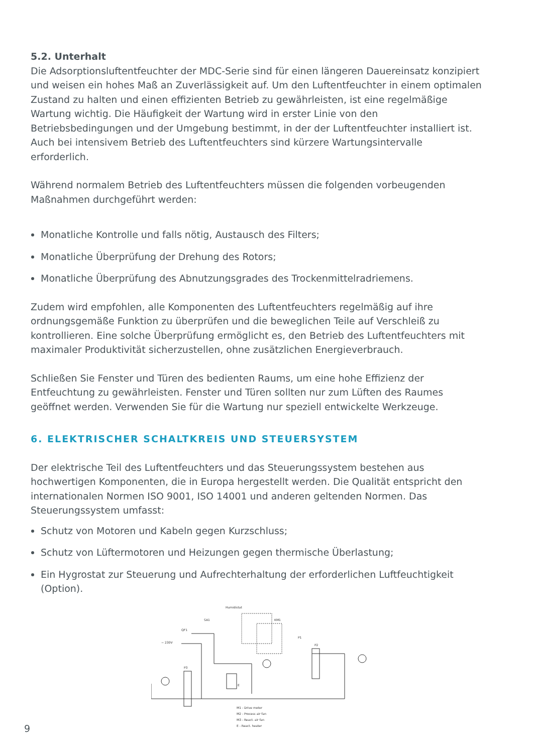5.2. Unterhalt
Die Adsorptionsluftentfeuchter der MDC-Serie sind für einen längeren Dauereinsatz konzipiert und weisen ein hohes Maß an Zuverlässigkeit auf. Um den Luftentfeuchter in einem optimalen Zustand zu halten und einen effizienten Betrieb zu gewährleisten, ist eine regelmäßige Wartung wichtig. Die Häufigkeit der Wartung wird in erster Linie von den Betriebsbedingungen und der Umgebung bestimmt, in der der Luftentfeuchter installiert ist. Auch bei intensivem Betrieb des Luftentfeuchters sind kürzere Wartungsintervalle erforderlich.
Während normalem Betrieb des Luftentfeuchters müssen die folgenden vorbeugenden Maßnahmen durchgeführt werden:
Monatliche Kontrolle und falls nötig, Austausch des Filters;
Monatliche Überprüfung der Drehung des Rotors;
Monatliche Überprüfung des Abnutzungsgrades des Trockenmittelradriemens.
Zudem wird empfohlen, alle Komponenten des Luftentfeuchters regelmäßig auf ihre ordnungsgemäße Funktion zu überprüfen und die beweglichen Teile auf Verschleiß zu kontrollieren. Eine solche Überprüfung ermöglicht es, den Betrieb des Luftentfeuchters mit maximaler Produktivität sicherzustellen, ohne zusätzlichen Energieverbrauch.
Schließen Sie Fenster und Türen des bedienten Raums, um eine hohe Effizienz der Entfeuchtung zu gewährleisten. Fenster und Türen sollten nur zum Lüften des Raumes geöffnet werden. Verwenden Sie für die Wartung nur speziell entwickelte Werkzeuge.
6. ELEKTRISCHER SCHALTKREIS UND STEUERSYSTEM
Der elektrische Teil des Luftentfeuchters und das Steuerungssystem bestehen aus hochwertigen Komponenten, die in Europa hergestellt werden. Die Qualität entspricht den internationalen Normen ISO 9001, ISO 14001 und anderen geltenden Normen. Das Steuerungssystem umfasst:
Schutz von Motoren und Kabeln gegen Kurzschluss;
Schutz von Lüftermotoren und Heizungen gegen thermische Überlastung;
Ein Hygrostat zur Steuerung und Aufrechterhaltung der erforderlichen Luftfeuchtigkeit (Option).
SA1
QF1
~ 230V
P3
P2
P1
Humidistat
KM1
E
M1 - Drive motor
M2 - Process air fan
M3 - React. air fan
E - React. heater
9